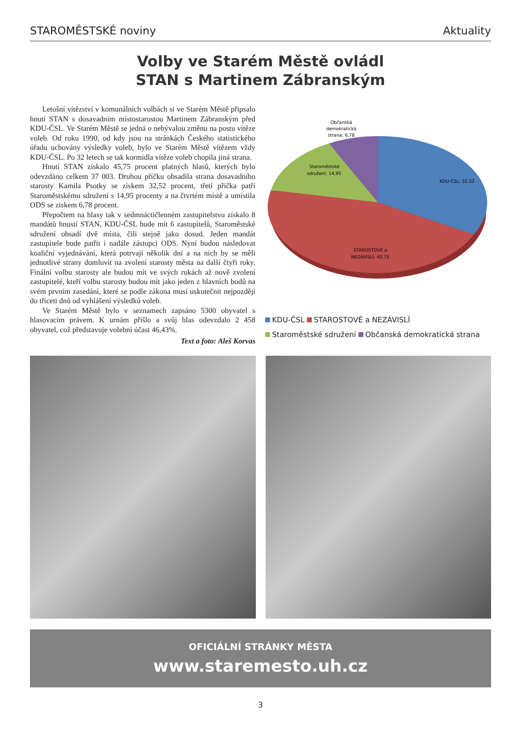STAROMĚSTSKÉ noviny Aktuality
Volby ve Starém Městě ovládl
STAN s Martinem Zábranským
Letošní vítězství v komunálních volbách si ve Starém Městě připsalo hnutí STAN s dosavadním místostarostou Martinem Zábranským před KDU-ČSL. Ve Starém Městě se jedná o nebývalou změnu na postu vítěze voleb. Od roku 1990, od kdy jsou na stránkách Českého statistického úřadu uchovány výsledky voleb, bylo ve Starém Městě vítězem vždy KDU-ČSL. Po 32 letech se tak kormidla vítěze voleb chopila jiná strana.
Hnutí STAN získalo 45,75 procent platných hlasů, kterých bylo odevzdáno celkem 37 003. Druhou příčku obsadila strana dosavadního starosty Kamila Psotky se ziskem 32,52 procent, třetí příčka patří Staroměstskému sdružení s 14,95 procenty a na čtvrtém místě a umístila ODS se ziskem 6,78 procent.
Přepočtem na hlasy tak v sedmnáctičlenném zastupitelstvu získalo 8 mandátů hnustí STAN, KDU-ČSL bude mít 6 zastupitelů, Staroměstské sdružení obsadí dvě místa, čili stejně jako dosud. Jeden mandát zastupitele bude patřit i nadále zástupci ODS. Nyní budou následovat koaliční vyjednávání, která potrvají několik dní a na nich by se měli jednotlivé strany domluvit na zvolení starosty města na další čtyři roky. Finální volbu starosty ale budou mít ve svých rukách až nově zvolení zastupitelé, kteří volbu starosty budou mít jako jeden z hlavních bodů na svém prvním zasedání, které se podle zákona musí uskutečnit nejpozději do třiceti dnů od vyhlášení výsledků voleb.
Ve Starém Městě bylo v seznamech zapsáno 5300 obyvatel s hlasovacím právem. K urnám přišlo a svůj hlas odevzdalo 2 458 obyvatel, což představuje volební účast 46,43%.
Text a foto: Aleš Korvas
Občanská
demokratická
strana; 6,78
Staroměstské
sdružení; 14,95
KDU-ČSL; 32,52
.
STAROSTOVÉ a
NEZÁVISLÍ; 45,75
KDU-ČSL STAROSTOVÉ a NEZÁVISLÍ
Staroměstské sdružení Občanská demokratická strana
OFICIÁLNÍ STRÁNKY MĚSTA
www.staremesto.uh.cz
3